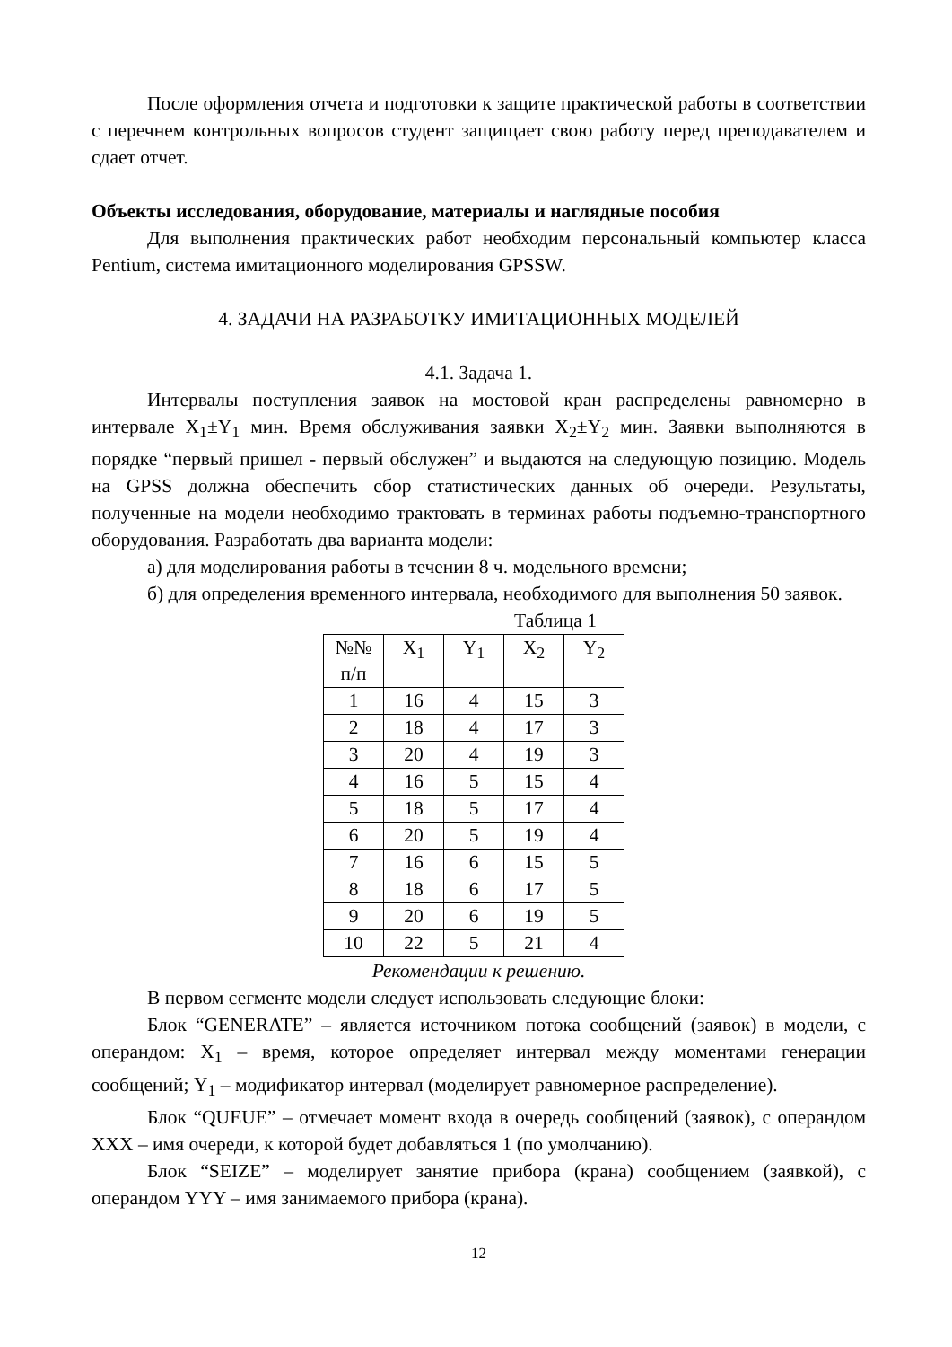После оформления отчета и подготовки к защите практической работы в соответствии с перечнем контрольных вопросов студент защищает свою работу перед преподавателем и сдает отчет.
Объекты исследования, оборудование, материалы и наглядные пособия
Для выполнения практических работ необходим персональный компьютер класса Pentium, система имитационного моделирования GPSSW.
4. ЗАДАЧИ НА РАЗРАБОТКУ ИМИТАЦИОННЫХ МОДЕЛЕЙ
4.1. Задача 1.
Интервалы поступления заявок на мостовой кран распределены равномерно в интервале X<sub>1</sub>±Y<sub>1</sub> мин. Время обслуживания заявки X<sub>2</sub>±Y<sub>2</sub> мин. Заявки выполняются в порядке “первый пришел - первый обслужен” и выдаются на следующую позицию. Модель на GPSS должна обеспечить сбор статистических данных об очереди. Результаты, полученные на модели необходимо трактовать в терминах работы подъемно-транспортного оборудования. Разработать два варианта модели:
а) для моделирования работы в течении 8 ч. модельного времени;
б) для определения временного интервала, необходимого для выполнения 50 заявок.
Таблица 1
| №№ п/п | X<sub>1</sub> | Y<sub>1</sub> | X<sub>2</sub> | Y<sub>2</sub> |
| --- | --- | --- | --- | --- |
| 1 | 16 | 4 | 15 | 3 |
| 2 | 18 | 4 | 17 | 3 |
| 3 | 20 | 4 | 19 | 3 |
| 4 | 16 | 5 | 15 | 4 |
| 5 | 18 | 5 | 17 | 4 |
| 6 | 20 | 5 | 19 | 4 |
| 7 | 16 | 6 | 15 | 5 |
| 8 | 18 | 6 | 17 | 5 |
| 9 | 20 | 6 | 19 | 5 |
| 10 | 22 | 5 | 21 | 4 |
Рекомендации к решению.
В первом сегменте модели следует использовать следующие блоки:
Блок “GENERATE” – является источником потока сообщений (заявок) в модели, с операндом: X<sub>1</sub> – время, которое определяет интервал между моментами генерации сообщений; Y<sub>1</sub> – модификатор интервал (моделирует равномерное распределение).
Блок “QUEUE” – отмечает момент входа в очередь сообщений (заявок), с операндом XXX – имя очереди, к которой будет добавляться 1 (по умолчанию).
Блок “SEIZE” – моделирует занятие прибора (крана) сообщением (заявкой), с операндом YYY – имя занимаемого прибора (крана).
12